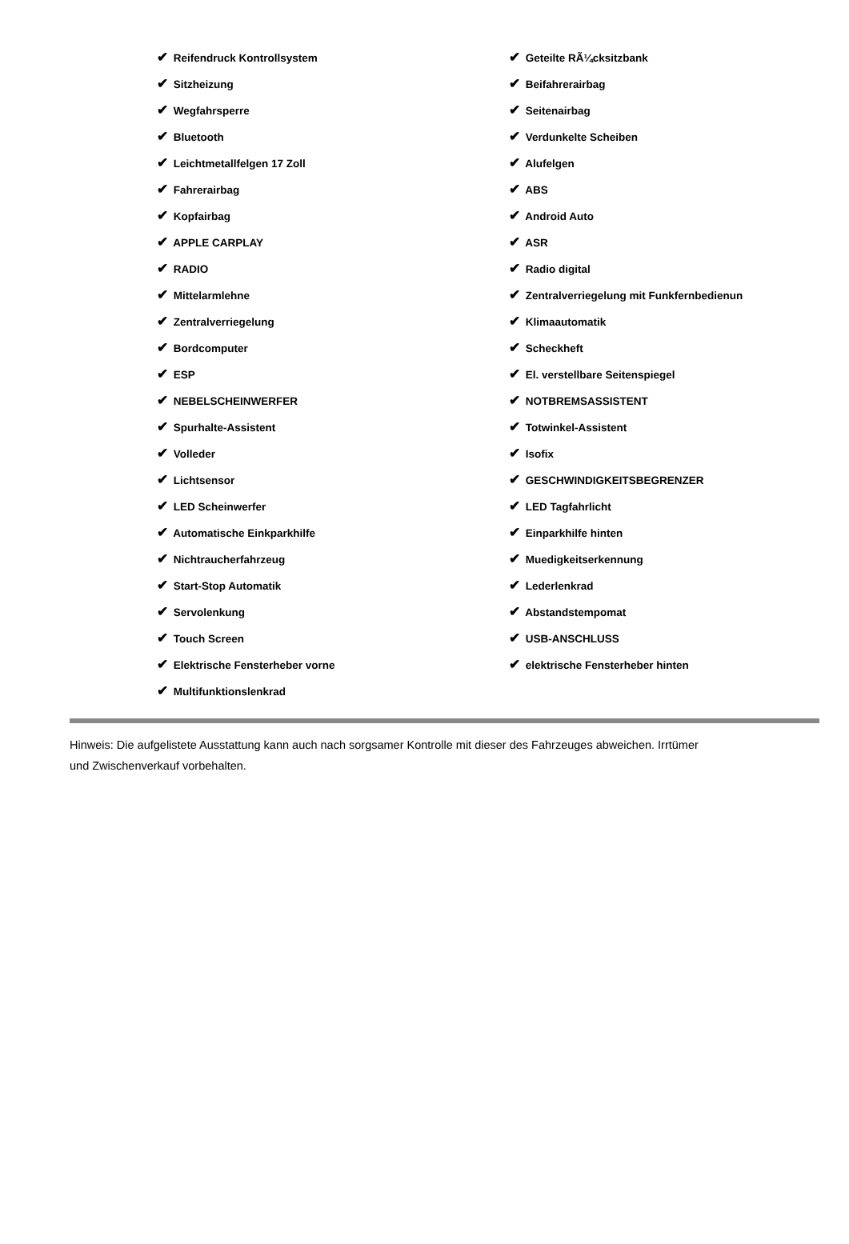| ✔ Reifendruck Kontrollsystem | ✔ Geteilte RÃ¼cksitzbank |
| ✔ Sitzheizung | ✔ Beifahrerairbag |
| ✔ Wegfahrsperre | ✔ Seitenairbag |
| ✔ Bluetooth | ✔ Verdunkelte Scheiben |
| ✔ Leichtmetallfelgen 17 Zoll | ✔ Alufelgen |
| ✔ Fahrerairbag | ✔ ABS |
| ✔ Kopfairbag | ✔ Android Auto |
| ✔ APPLE CARPLAY | ✔ ASR |
| ✔ RADIO | ✔ Radio digital |
| ✔ Mittelarmlehne | ✔ Zentralverriegelung mit Funkfernbedienun |
| ✔ Zentralverriegelung | ✔ Klimaautomatik |
| ✔ Bordcomputer | ✔ Scheckheft |
| ✔ ESP | ✔ El. verstellbare Seitenspiegel |
| ✔ NEBELSCHEINWERFER | ✔ NOTBREMSASSISTENT |
| ✔ Spurhalte-Assistent | ✔ Totwinkel-Assistent |
| ✔ Volleder | ✔ Isofix |
| ✔ Lichtsensor | ✔ GESCHWINDIGKEITSBEGRENZER |
| ✔ LED Scheinwerfer | ✔ LED Tagfahrlicht |
| ✔ Automatische Einkparkhilfe | ✔ Einparkhilfe hinten |
| ✔ Nichtraucherfahrzeug | ✔ Muedigkeitserkennung |
| ✔ Start-Stop Automatik | ✔ Lederlenkrad |
| ✔ Servolenkung | ✔ Abstandstempomat |
| ✔ Touch Screen | ✔ USB-ANSCHLUSS |
| ✔ Elektrische Fensterheber vorne | ✔ elektrische Fensterheber hinten |
| ✔ Multifunktionslenkrad | |
Hinweis: Die aufgelistete Ausstattung kann auch nach sorgsamer Kontrolle mit dieser des Fahrzeuges abweichen. Irrtümer und Zwischenverkauf vorbehalten.